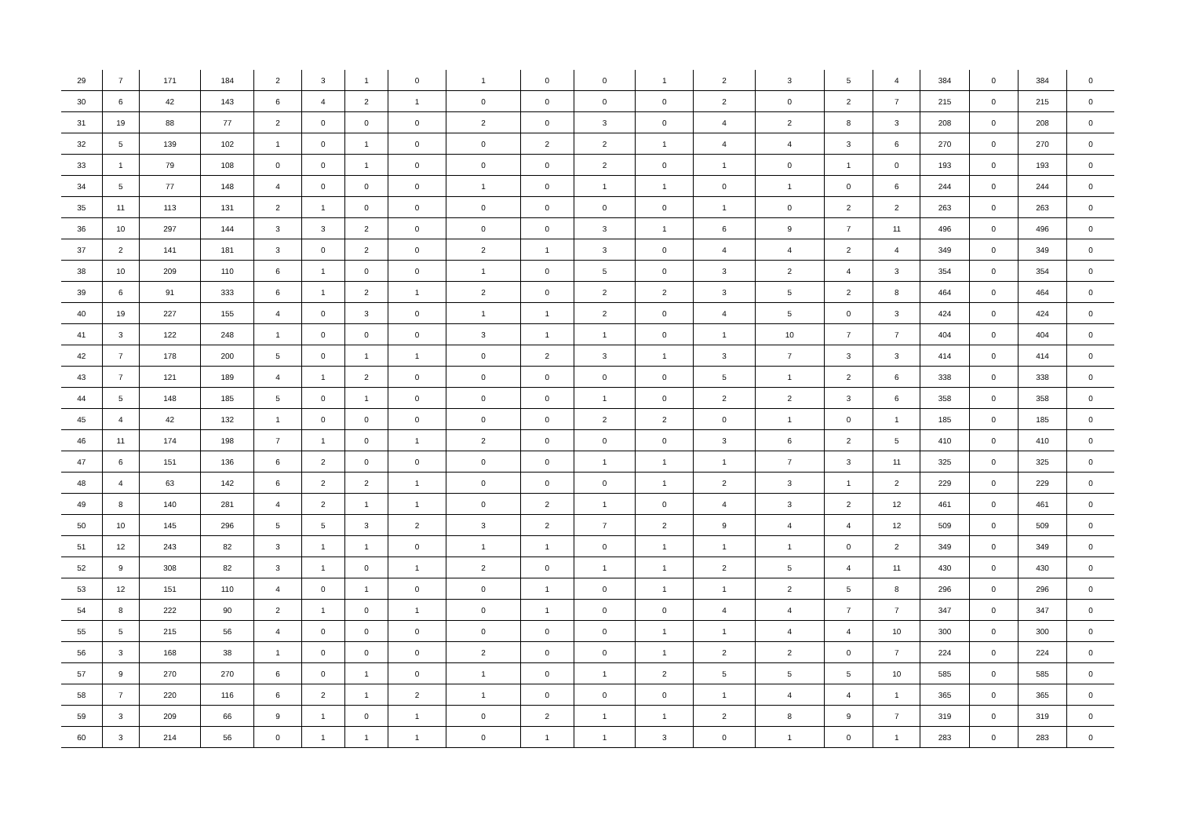| 29 | 7 | 171 | 184 | 2 | 3 | 1 | 0 | 1 | 0 | 0 | 1 | 2 | 3 | 5 | 4 | 384 | 0 | 384 | 0 |
| 30 | 6 | 42 | 143 | 6 | 4 | 2 | 1 | 0 | 0 | 0 | 0 | 2 | 0 | 2 | 7 | 215 | 0 | 215 | 0 |
| 31 | 19 | 88 | 77 | 2 | 0 | 0 | 0 | 2 | 0 | 3 | 0 | 4 | 2 | 8 | 3 | 208 | 0 | 208 | 0 |
| 32 | 5 | 139 | 102 | 1 | 0 | 1 | 0 | 0 | 2 | 2 | 1 | 4 | 4 | 3 | 6 | 270 | 0 | 270 | 0 |
| 33 | 1 | 79 | 108 | 0 | 0 | 1 | 0 | 0 | 0 | 2 | 0 | 1 | 0 | 1 | 0 | 193 | 0 | 193 | 0 |
| 34 | 5 | 77 | 148 | 4 | 0 | 0 | 0 | 1 | 0 | 1 | 1 | 0 | 1 | 0 | 6 | 244 | 0 | 244 | 0 |
| 35 | 11 | 113 | 131 | 2 | 1 | 0 | 0 | 0 | 0 | 0 | 0 | 1 | 0 | 2 | 2 | 263 | 0 | 263 | 0 |
| 36 | 10 | 297 | 144 | 3 | 3 | 2 | 0 | 0 | 0 | 3 | 1 | 6 | 9 | 7 | 11 | 496 | 0 | 496 | 0 |
| 37 | 2 | 141 | 181 | 3 | 0 | 2 | 0 | 2 | 1 | 3 | 0 | 4 | 4 | 2 | 4 | 349 | 0 | 349 | 0 |
| 38 | 10 | 209 | 110 | 6 | 1 | 0 | 0 | 1 | 0 | 5 | 0 | 3 | 2 | 4 | 3 | 354 | 0 | 354 | 0 |
| 39 | 6 | 91 | 333 | 6 | 1 | 2 | 1 | 2 | 0 | 2 | 2 | 3 | 5 | 2 | 8 | 464 | 0 | 464 | 0 |
| 40 | 19 | 227 | 155 | 4 | 0 | 3 | 0 | 1 | 1 | 2 | 0 | 4 | 5 | 0 | 3 | 424 | 0 | 424 | 0 |
| 41 | 3 | 122 | 248 | 1 | 0 | 0 | 0 | 3 | 1 | 1 | 0 | 1 | 10 | 7 | 7 | 404 | 0 | 404 | 0 |
| 42 | 7 | 178 | 200 | 5 | 0 | 1 | 1 | 0 | 2 | 3 | 1 | 3 | 7 | 3 | 3 | 414 | 0 | 414 | 0 |
| 43 | 7 | 121 | 189 | 4 | 1 | 2 | 0 | 0 | 0 | 0 | 0 | 5 | 1 | 2 | 6 | 338 | 0 | 338 | 0 |
| 44 | 5 | 148 | 185 | 5 | 0 | 1 | 0 | 0 | 0 | 1 | 0 | 2 | 2 | 3 | 6 | 358 | 0 | 358 | 0 |
| 45 | 4 | 42 | 132 | 1 | 0 | 0 | 0 | 0 | 0 | 2 | 2 | 0 | 1 | 0 | 1 | 185 | 0 | 185 | 0 |
| 46 | 11 | 174 | 198 | 7 | 1 | 0 | 1 | 2 | 0 | 0 | 0 | 3 | 6 | 2 | 5 | 410 | 0 | 410 | 0 |
| 47 | 6 | 151 | 136 | 6 | 2 | 0 | 0 | 0 | 0 | 1 | 1 | 1 | 7 | 3 | 11 | 325 | 0 | 325 | 0 |
| 48 | 4 | 63 | 142 | 6 | 2 | 2 | 1 | 0 | 0 | 0 | 1 | 2 | 3 | 1 | 2 | 229 | 0 | 229 | 0 |
| 49 | 8 | 140 | 281 | 4 | 2 | 1 | 1 | 0 | 2 | 1 | 0 | 4 | 3 | 2 | 12 | 461 | 0 | 461 | 0 |
| 50 | 10 | 145 | 296 | 5 | 5 | 3 | 2 | 3 | 2 | 7 | 2 | 9 | 4 | 4 | 12 | 509 | 0 | 509 | 0 |
| 51 | 12 | 243 | 82 | 3 | 1 | 1 | 0 | 1 | 1 | 0 | 1 | 1 | 1 | 0 | 2 | 349 | 0 | 349 | 0 |
| 52 | 9 | 308 | 82 | 3 | 1 | 0 | 1 | 2 | 0 | 1 | 1 | 2 | 5 | 4 | 11 | 430 | 0 | 430 | 0 |
| 53 | 12 | 151 | 110 | 4 | 0 | 1 | 0 | 0 | 1 | 0 | 1 | 1 | 2 | 5 | 8 | 296 | 0 | 296 | 0 |
| 54 | 8 | 222 | 90 | 2 | 1 | 0 | 1 | 0 | 1 | 0 | 0 | 4 | 4 | 7 | 7 | 347 | 0 | 347 | 0 |
| 55 | 5 | 215 | 56 | 4 | 0 | 0 | 0 | 0 | 0 | 0 | 1 | 1 | 4 | 4 | 10 | 300 | 0 | 300 | 0 |
| 56 | 3 | 168 | 38 | 1 | 0 | 0 | 0 | 2 | 0 | 0 | 1 | 2 | 2 | 0 | 7 | 224 | 0 | 224 | 0 |
| 57 | 9 | 270 | 270 | 6 | 0 | 1 | 0 | 1 | 0 | 1 | 2 | 5 | 5 | 5 | 10 | 585 | 0 | 585 | 0 |
| 58 | 7 | 220 | 116 | 6 | 2 | 1 | 2 | 1 | 0 | 0 | 0 | 1 | 4 | 4 | 1 | 365 | 0 | 365 | 0 |
| 59 | 3 | 209 | 66 | 9 | 1 | 0 | 1 | 0 | 2 | 1 | 1 | 2 | 8 | 9 | 7 | 319 | 0 | 319 | 0 |
| 60 | 3 | 214 | 56 | 0 | 1 | 1 | 1 | 0 | 1 | 1 | 3 | 0 | 1 | 0 | 1 | 283 | 0 | 283 | 0 |